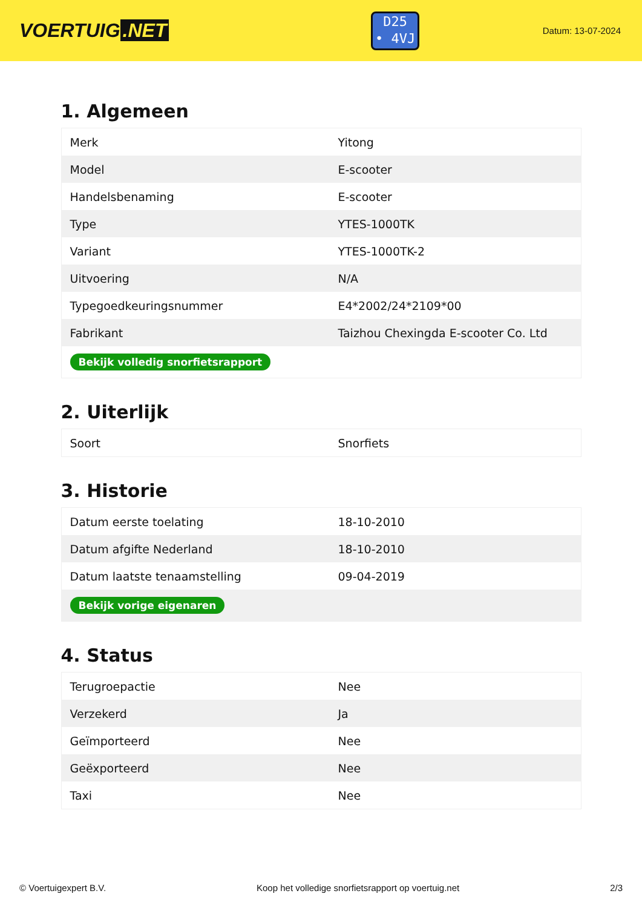VOERTUIG.NET
D25
• 4VJ
Datum: 13-07-2024
1. Algemeen
| Merk | Yitong |
| Model | E-scooter |
| Handelsbenaming | E-scooter |
| Type | YTES-1000TK |
| Variant | YTES-1000TK-2 |
| Uitvoering | N/A |
| Typegoedkeuringsnummer | E4*2002/24*2109*00 |
| Fabrikant | Taizhou Chexingda E-scooter Co. Ltd |
| Bekijk volledig snorfietsrapport | |
2. Uiterlijk
| Soort | Snorfiets |
3. Historie
| Datum eerste toelating | 18-10-2010 |
| Datum afgifte Nederland | 18-10-2010 |
| Datum laatste tenaamstelling | 09-04-2019 |
| Bekijk vorige eigenaren | |
4. Status
| Terugroepactie | Nee |
| Verzekerd | Ja |
| Geïmporteerd | Nee |
| Geëxporteerd | Nee |
| Taxi | Nee |
© Voertuigexpert B.V. Koop het volledige snorfietsrapport op voertuig.net 2/3